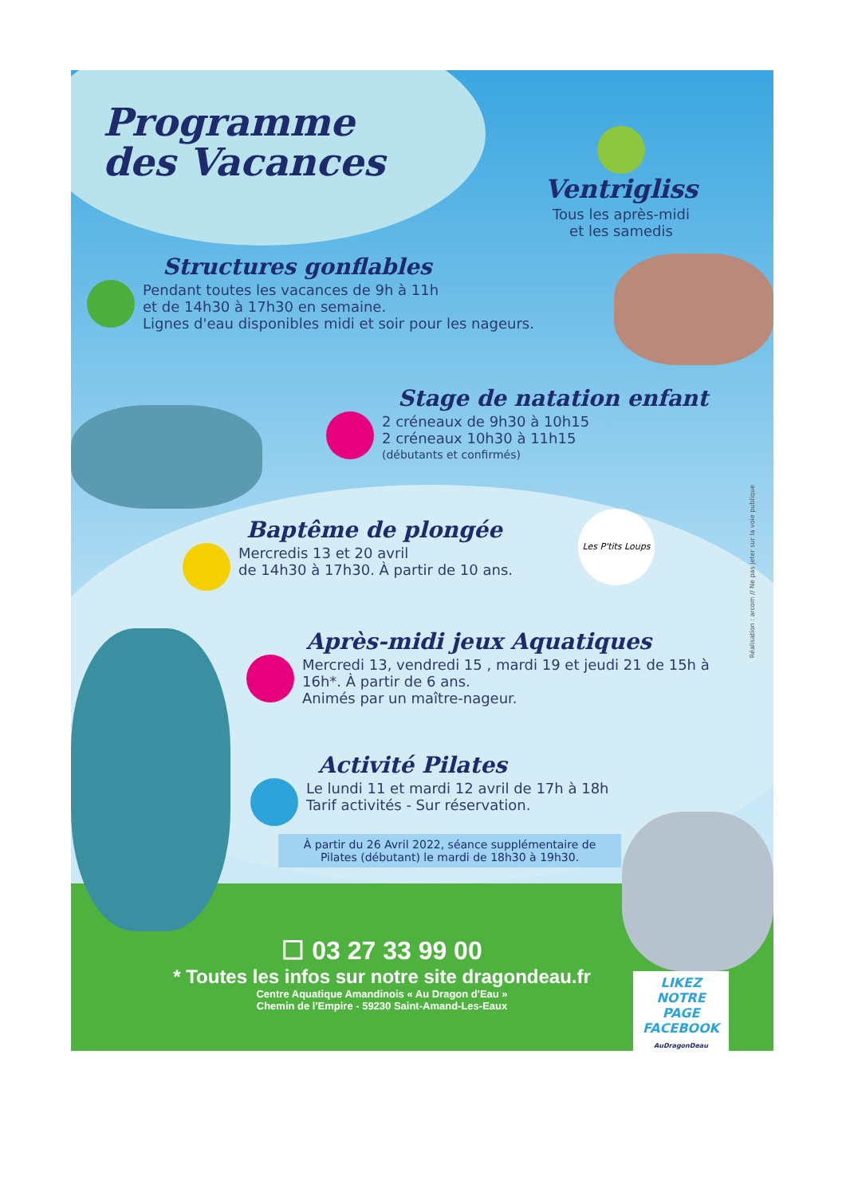Réalisation : arcom // Ne pas jeter sur la voie publique
Programme
des Vacances
Ventrigliss
Tous les après-midi
et les samedis
Structures gonflables
Pendant toutes les vacances de 9h à 11h
et de 14h30 à 17h30 en semaine.
Lignes d'eau disponibles midi et soir pour les nageurs.
Stage de natation enfant
2 créneaux de 9h30 à 10h15
2 créneaux 10h30 à 11h15
(débutants et confirmés)
Baptême de plongée
Mercredis 13 et 20 avril
de 14h30 à 17h30. À partir de 10 ans.
Les P'tits Loups
Après-midi jeux Aquatiques
Mercredi 13, vendredi 15 , mardi 19 et jeudi 21 de 15h à 16h*. À partir de 6 ans.
Animés par un maître-nageur.
Activité Pilates
Le lundi 11 et mardi 12 avril de 17h à 18h
Tarif activités - Sur réservation.
À partir du 26 Avril 2022, séance supplémentaire de Pilates (débutant) le mardi de 18h30 à 19h30.
☐ 03 27 33 99 00
* Toutes les infos sur notre site dragondeau.fr
Centre Aquatique Amandinois « Au Dragon d'Eau »
Chemin de l'Empire - 59230 Saint-Amand-Les-Eaux
LIKEZ NOTRE PAGE FACEBOOK
AuDragonDeau